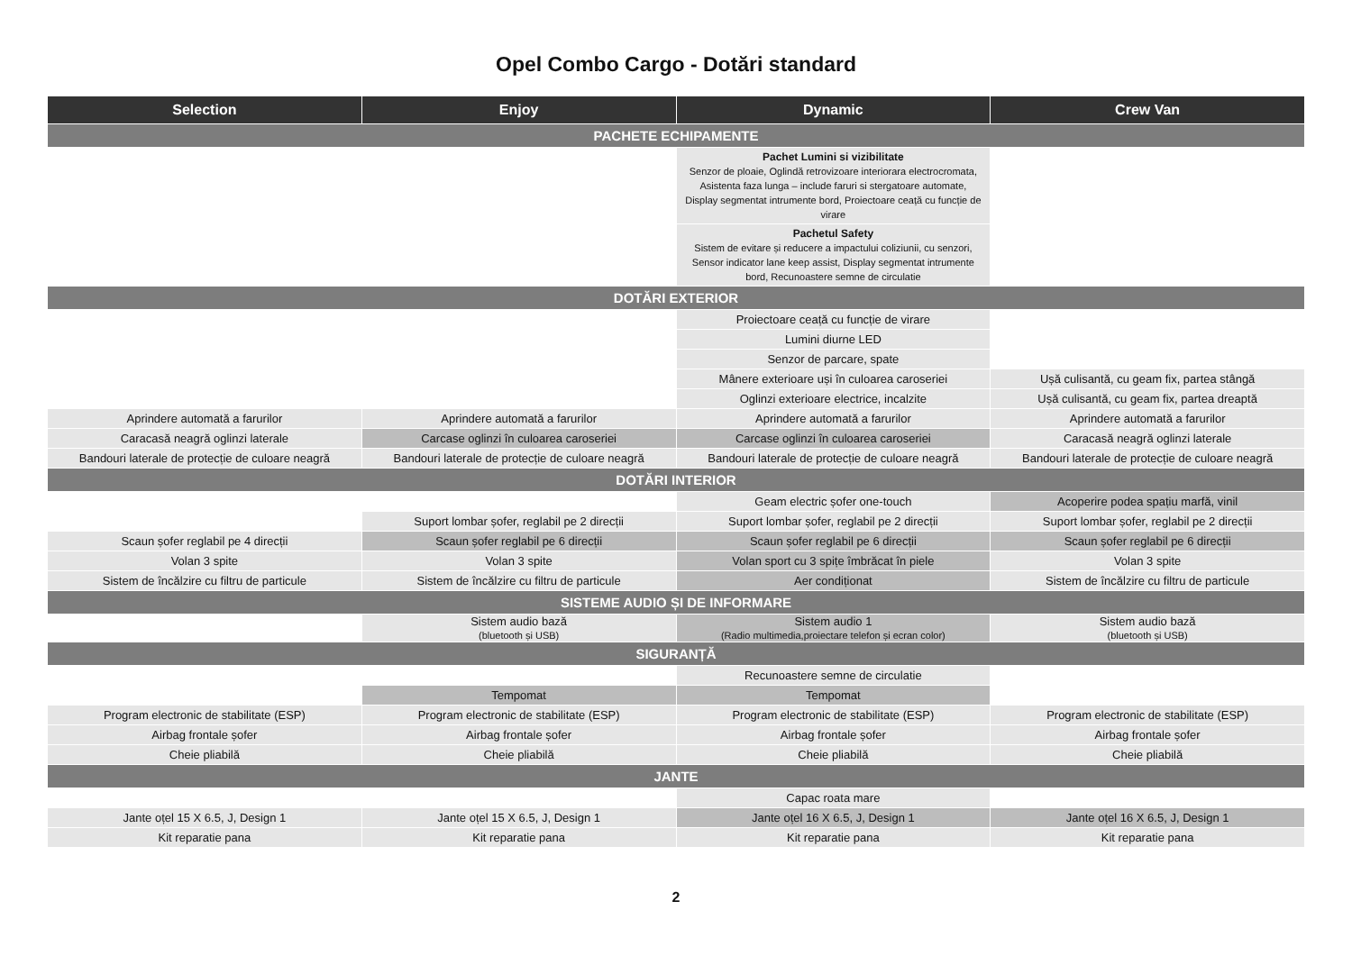Opel Combo Cargo - Dotări standard
| Selection | Enjoy | Dynamic | Crew Van |
| --- | --- | --- | --- |
| PACHETE ECHIPAMENTE | | | |
| | | Pachet Lumini si vizibilitate Senzor de ploaie, Oglindă retrovizoare interiorara electrocromata, Asistenta faza lunga – include faruri si stergatoare automate, Display segmentat intrumente bord, Proiectoare ceață cu funcție de virare | |
| | | Pachetul Safety Sistem de evitare și reducere a impactului coliziunii, cu senzori, Sensor indicator lane keep assist, Display segmentat intrumente bord, Recunoastere semne de circulatie | |
| DOTĂRI EXTERIOR | | | |
| | | Proiectoare ceață cu funcție de virare | |
| | | Lumini diurne LED | |
| | | Senzor de parcare, spate | |
| | | Mânere exterioare uși în culoarea caroseriei | Ușă culisantă, cu geam fix, partea stângă |
| | | Oglinzi exterioare electrice, incalzite | Ușă culisantă, cu geam fix, partea dreaptă |
| Aprindere automată a farurilor | Aprindere automată a farurilor | Aprindere automată a farurilor | Aprindere automată a farurilor |
| Caracasă neagră oglinzi laterale | Carcase oglinzi în culoarea caroseriei | Carcase oglinzi în culoarea caroseriei | Caracasă neagră oglinzi laterale |
| Bandouri laterale de protecție de culoare neagră | Bandouri laterale de protecție de culoare neagră | Bandouri laterale de protecție de culoare neagră | Bandouri laterale de protecție de culoare neagră |
| DOTĂRI INTERIOR | | | |
| | | Geam electric șofer one-touch | Acoperire podea spațiu marfă, vinil |
| | Suport lombar șofer, reglabil pe 2 direcții | Suport lombar șofer, reglabil pe 2 direcții | Suport lombar șofer, reglabil pe 2 direcții |
| Scaun șofer reglabil pe 4 direcții | Scaun șofer reglabil pe 6 direcții | Scaun șofer reglabil pe 6 direcții | Scaun șofer reglabil pe 6 direcții |
| Volan 3 spite | Volan 3 spite | Volan sport cu 3 spițe îmbrăcat în piele | Volan 3 spite |
| Sistem de încălzire cu filtru de particule | Sistem de încălzire cu filtru de particule | Aer condiționat | Sistem de încălzire cu filtru de particule |
| SISTEME AUDIO ȘI DE INFORMARE | | | |
| | Sistem audio bază (bluetooth și USB) | Sistem audio 1 (Radio multimedia,proiectare telefon și ecran color) | Sistem audio bază (bluetooth și USB) |
| SIGURANȚĂ | | | |
| | | Recunoastere semne de circulatie | |
| | Tempomat | Tempomat | |
| Program electronic de stabilitate (ESP) | Program electronic de stabilitate (ESP) | Program electronic de stabilitate (ESP) | Program electronic de stabilitate (ESP) |
| Airbag frontale șofer | Airbag frontale șofer | Airbag frontale șofer | Airbag frontale șofer |
| Cheie pliabilă | Cheie pliabilă | Cheie pliabilă | Cheie pliabilă |
| JANTE | | | |
| | | Capac roata mare | |
| Jante oțel 15 X 6.5, J, Design 1 | Jante oțel 15 X 6.5, J, Design 1 | Jante oțel 16 X 6.5, J, Design 1 | Jante oțel 16 X 6.5, J, Design 1 |
| Kit reparatie pana | Kit reparatie pana | Kit reparatie pana | Kit reparatie pana |
2